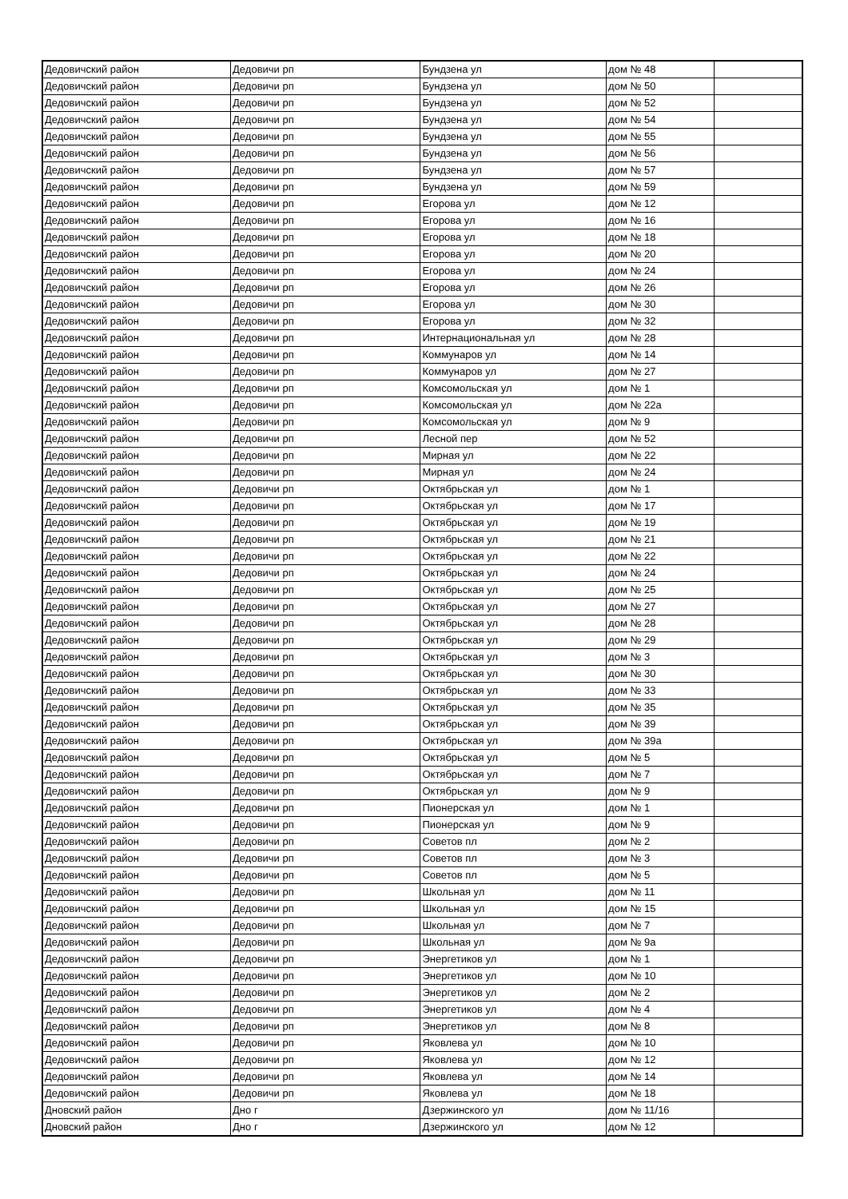| Дедовичский район | Дедовичи рп | Бундзена ул | дом № 48 | |
| Дедовичский район | Дедовичи рп | Бундзена ул | дом № 50 | |
| Дедовичский район | Дедовичи рп | Бундзена ул | дом № 52 | |
| Дедовичский район | Дедовичи рп | Бундзена ул | дом № 54 | |
| Дедовичский район | Дедовичи рп | Бундзена ул | дом № 55 | |
| Дедовичский район | Дедовичи рп | Бундзена ул | дом № 56 | |
| Дедовичский район | Дедовичи рп | Бундзена ул | дом № 57 | |
| Дедовичский район | Дедовичи рп | Бундзена ул | дом № 59 | |
| Дедовичский район | Дедовичи рп | Егорова ул | дом № 12 | |
| Дедовичский район | Дедовичи рп | Егорова ул | дом № 16 | |
| Дедовичский район | Дедовичи рп | Егорова ул | дом № 18 | |
| Дедовичский район | Дедовичи рп | Егорова ул | дом № 20 | |
| Дедовичский район | Дедовичи рп | Егорова ул | дом № 24 | |
| Дедовичский район | Дедовичи рп | Егорова ул | дом № 26 | |
| Дедовичский район | Дедовичи рп | Егорова ул | дом № 30 | |
| Дедовичский район | Дедовичи рп | Егорова ул | дом № 32 | |
| Дедовичский район | Дедовичи рп | Интернациональная ул | дом № 28 | |
| Дедовичский район | Дедовичи рп | Коммунаров ул | дом № 14 | |
| Дедовичский район | Дедовичи рп | Коммунаров ул | дом № 27 | |
| Дедовичский район | Дедовичи рп | Комсомольская ул | дом № 1 | |
| Дедовичский район | Дедовичи рп | Комсомольская ул | дом № 22а | |
| Дедовичский район | Дедовичи рп | Комсомольская ул | дом № 9 | |
| Дедовичский район | Дедовичи рп | Лесной пер | дом № 52 | |
| Дедовичский район | Дедовичи рп | Мирная ул | дом № 22 | |
| Дедовичский район | Дедовичи рп | Мирная ул | дом № 24 | |
| Дедовичский район | Дедовичи рп | Октябрьская ул | дом № 1 | |
| Дедовичский район | Дедовичи рп | Октябрьская ул | дом № 17 | |
| Дедовичский район | Дедовичи рп | Октябрьская ул | дом № 19 | |
| Дедовичский район | Дедовичи рп | Октябрьская ул | дом № 21 | |
| Дедовичский район | Дедовичи рп | Октябрьская ул | дом № 22 | |
| Дедовичский район | Дедовичи рп | Октябрьская ул | дом № 24 | |
| Дедовичский район | Дедовичи рп | Октябрьская ул | дом № 25 | |
| Дедовичский район | Дедовичи рп | Октябрьская ул | дом № 27 | |
| Дедовичский район | Дедовичи рп | Октябрьская ул | дом № 28 | |
| Дедовичский район | Дедовичи рп | Октябрьская ул | дом № 29 | |
| Дедовичский район | Дедовичи рп | Октябрьская ул | дом № 3 | |
| Дедовичский район | Дедовичи рп | Октябрьская ул | дом № 30 | |
| Дедовичский район | Дедовичи рп | Октябрьская ул | дом № 33 | |
| Дедовичский район | Дедовичи рп | Октябрьская ул | дом № 35 | |
| Дедовичский район | Дедовичи рп | Октябрьская ул | дом № 39 | |
| Дедовичский район | Дедовичи рп | Октябрьская ул | дом № 39а | |
| Дедовичский район | Дедовичи рп | Октябрьская ул | дом № 5 | |
| Дедовичский район | Дедовичи рп | Октябрьская ул | дом № 7 | |
| Дедовичский район | Дедовичи рп | Октябрьская ул | дом № 9 | |
| Дедовичский район | Дедовичи рп | Пионерская ул | дом № 1 | |
| Дедовичский район | Дедовичи рп | Пионерская ул | дом № 9 | |
| Дедовичский район | Дедовичи рп | Советов пл | дом № 2 | |
| Дедовичский район | Дедовичи рп | Советов пл | дом № 3 | |
| Дедовичский район | Дедовичи рп | Советов пл | дом № 5 | |
| Дедовичский район | Дедовичи рп | Школьная ул | дом № 11 | |
| Дедовичский район | Дедовичи рп | Школьная ул | дом № 15 | |
| Дедовичский район | Дедовичи рп | Школьная ул | дом № 7 | |
| Дедовичский район | Дедовичи рп | Школьная ул | дом № 9а | |
| Дедовичский район | Дедовичи рп | Энергетиков ул | дом № 1 | |
| Дедовичский район | Дедовичи рп | Энергетиков ул | дом № 10 | |
| Дедовичский район | Дедовичи рп | Энергетиков ул | дом № 2 | |
| Дедовичский район | Дедовичи рп | Энергетиков ул | дом № 4 | |
| Дедовичский район | Дедовичи рп | Энергетиков ул | дом № 8 | |
| Дедовичский район | Дедовичи рп | Яковлева ул | дом № 10 | |
| Дедовичский район | Дедовичи рп | Яковлева ул | дом № 12 | |
| Дедовичский район | Дедовичи рп | Яковлева ул | дом № 14 | |
| Дедовичский район | Дедовичи рп | Яковлева ул | дом № 18 | |
| Дновский район | Дно г | Дзержинского ул | дом № 11/16 | |
| Дновский район | Дно г | Дзержинского ул | дом № 12 | |